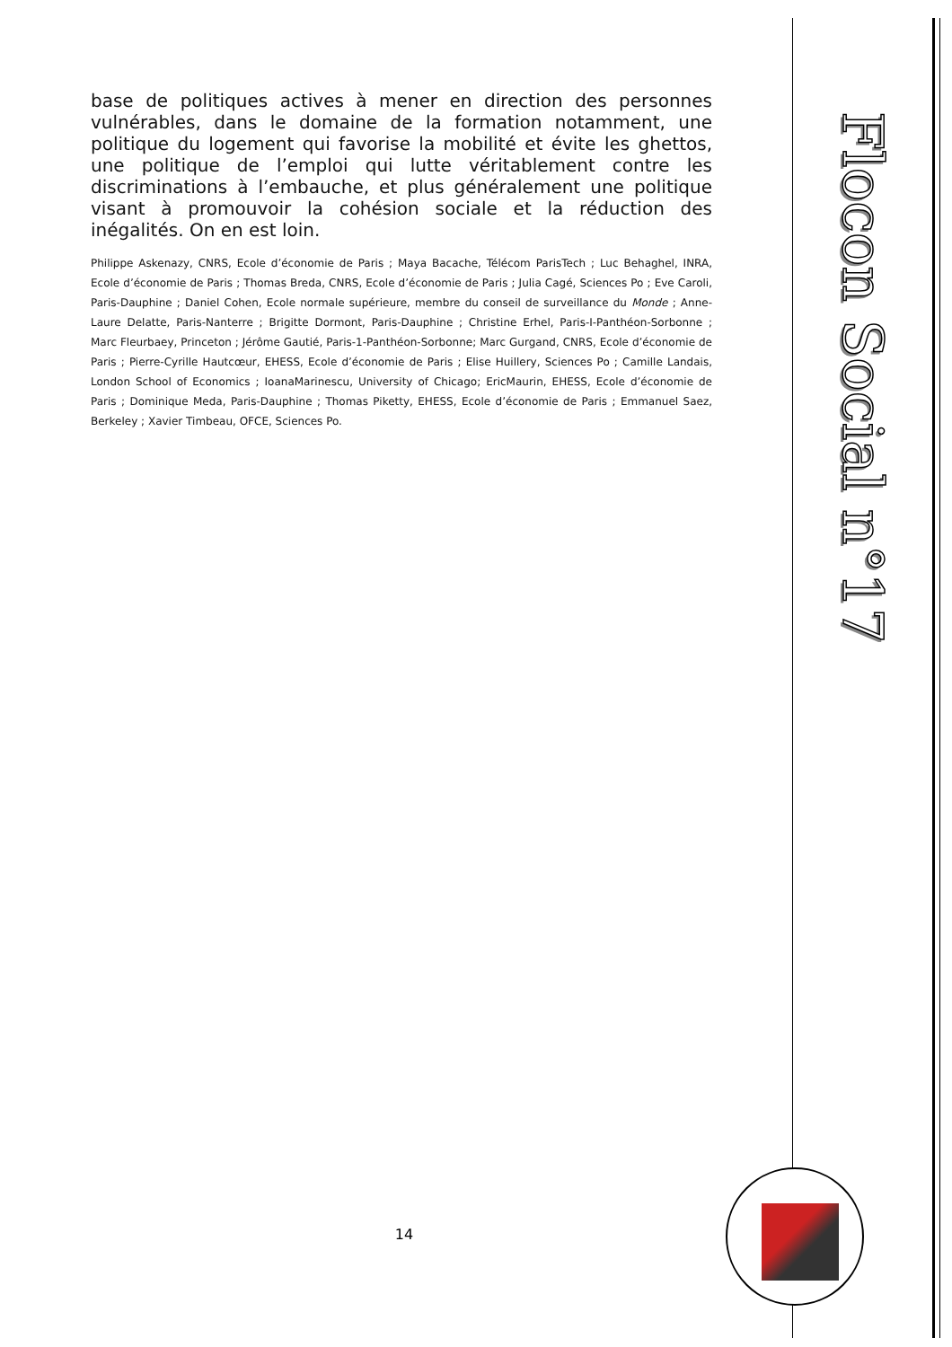base de politiques actives à mener en direction des personnes vulnérables, dans le domaine de la formation notamment, une politique du logement qui favorise la mobilité et évite les ghettos, une politique de l’emploi qui lutte véritablement contre les discriminations à l’embauche, et plus généralement une politique visant à promouvoir la cohésion sociale et la réduction des inégalités. On en est loin.
Philippe Askenazy, CNRS, Ecole d’économie de Paris ; Maya Bacache, Télécom ParisTech ; Luc Behaghel, INRA, Ecole d’économie de Paris ; Thomas Breda, CNRS, Ecole d’économie de Paris ; Julia Cagé, Sciences Po ; Eve Caroli, Paris-Dauphine ; Daniel Cohen, Ecole normale supérieure, membre du conseil de surveillance du Monde ; Anne-Laure Delatte, Paris-Nanterre ; Brigitte Dormont, Paris-Dauphine ; Christine Erhel, Paris-I-Panthéon-Sorbonne ; Marc Fleurbaey, Princeton ; Jérôme Gautié, Paris-1-Panthéon-Sorbonne; Marc Gurgand, CNRS, Ecole d’économie de Paris ; Pierre-Cyrille Hautcœur, EHESS, Ecole d’économie de Paris ; Elise Huillery, Sciences Po ; Camille Landais, London School of Economics ; IoanaMarinescu, University of Chicago; EricMaurin, EHESS, Ecole d’économie de Paris ; Dominique Meda, Paris-Dauphine ; Thomas Piketty, EHESS, Ecole d’économie de Paris ; Emmanuel Saez, Berkeley ; Xavier Timbeau, OFCE, Sciences Po.
Flocon Social n°17
14